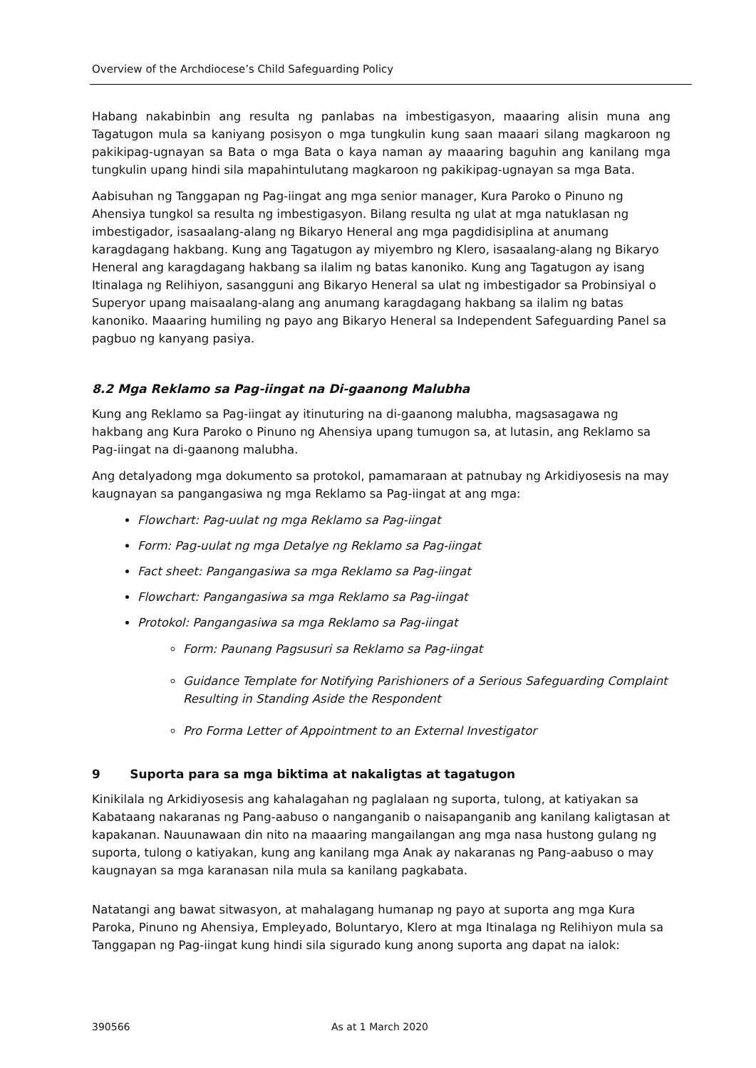Overview of the Archdiocese’s Child Safeguarding Policy
Habang nakabinbin ang resulta ng panlabas na imbestigasyon, maaaring alisin muna ang Tagatugon mula sa kaniyang posisyon o mga tungkulin kung saan maaari silang magkaroon ng pakikipag-ugnayan sa Bata o mga Bata o kaya naman ay maaaring baguhin ang kanilang mga tungkulin upang hindi sila mapahintulutang magkaroon ng pakikipag-ugnayan sa mga Bata.
Aabisuhan ng Tanggapan ng Pag-iingat ang mga senior manager, Kura Paroko o Pinuno ng Ahensiya tungkol sa resulta ng imbestigasyon. Bilang resulta ng ulat at mga natuklasan ng imbestigador, isasaalang-alang ng Bikaryo Heneral ang mga pagdidisiplina at anumang karagdagang hakbang. Kung ang Tagatugon ay miyembro ng Klero, isasaalang-alang ng Bikaryo Heneral ang karagdagang hakbang sa ilalim ng batas kanoniko. Kung ang Tagatugon ay isang Itinalaga ng Relihiyon, sasangguni ang Bikaryo Heneral sa ulat ng imbestigador sa Probinsiyal o Superyor upang maisaalang-alang ang anumang karagdagang hakbang sa ilalim ng batas kanoniko. Maaaring humiling ng payo ang Bikaryo Heneral sa Independent Safeguarding Panel sa pagbuo ng kanyang pasiya.
8.2 Mga Reklamo sa Pag-iingat na Di-gaanong Malubha
Kung ang Reklamo sa Pag-iingat ay itinuturing na di-gaanong malubha, magsasagawa ng hakbang ang Kura Paroko o Pinuno ng Ahensiya upang tumugon sa, at lutasin, ang Reklamo sa Pag-iingat na di-gaanong malubha.
Ang detalyadong mga dokumento sa protokol, pamamaraan at patnubay ng Arkidiyosesis na may kaugnayan sa pangangasiwa ng mga Reklamo sa Pag-iingat at ang mga:
Flowchart: Pag-uulat ng mga Reklamo sa Pag-iingat
Form: Pag-uulat ng mga Detalye ng Reklamo sa Pag-iingat
Fact sheet: Pangangasiwa sa mga Reklamo sa Pag-iingat
Flowchart: Pangangasiwa sa mga Reklamo sa Pag-iingat
Protokol: Pangangasiwa sa mga Reklamo sa Pag-iingat
Form: Paunang Pagsusuri sa Reklamo sa Pag-iingat
Guidance Template for Notifying Parishioners of a Serious Safeguarding Complaint Resulting in Standing Aside the Respondent
Pro Forma Letter of Appointment to an External Investigator
9 Suporta para sa mga biktima at nakaligtas at tagatugon
Kinikilala ng Arkidiyosesis ang kahalagahan ng paglalaan ng suporta, tulong, at katiyakan sa Kabataang nakaranas ng Pang-aabuso o nanganganib o naisapanganib ang kanilang kaligtasan at kapakanan. Nauunawaan din nito na maaaring mangailangan ang mga nasa hustong gulang ng suporta, tulong o katiyakan, kung ang kanilang mga Anak ay nakaranas ng Pang-aabuso o may kaugnayan sa mga karanasan nila mula sa kanilang pagkabata.
Natatangi ang bawat sitwasyon, at mahalagang humanap ng payo at suporta ang mga Kura Paroka, Pinuno ng Ahensiya, Empleyado, Boluntaryo, Klero at mga Itinalaga ng Relihiyon mula sa Tanggapan ng Pag-iingat kung hindi sila sigurado kung anong suporta ang dapat na ialok:
390566 As at 1 March 2020